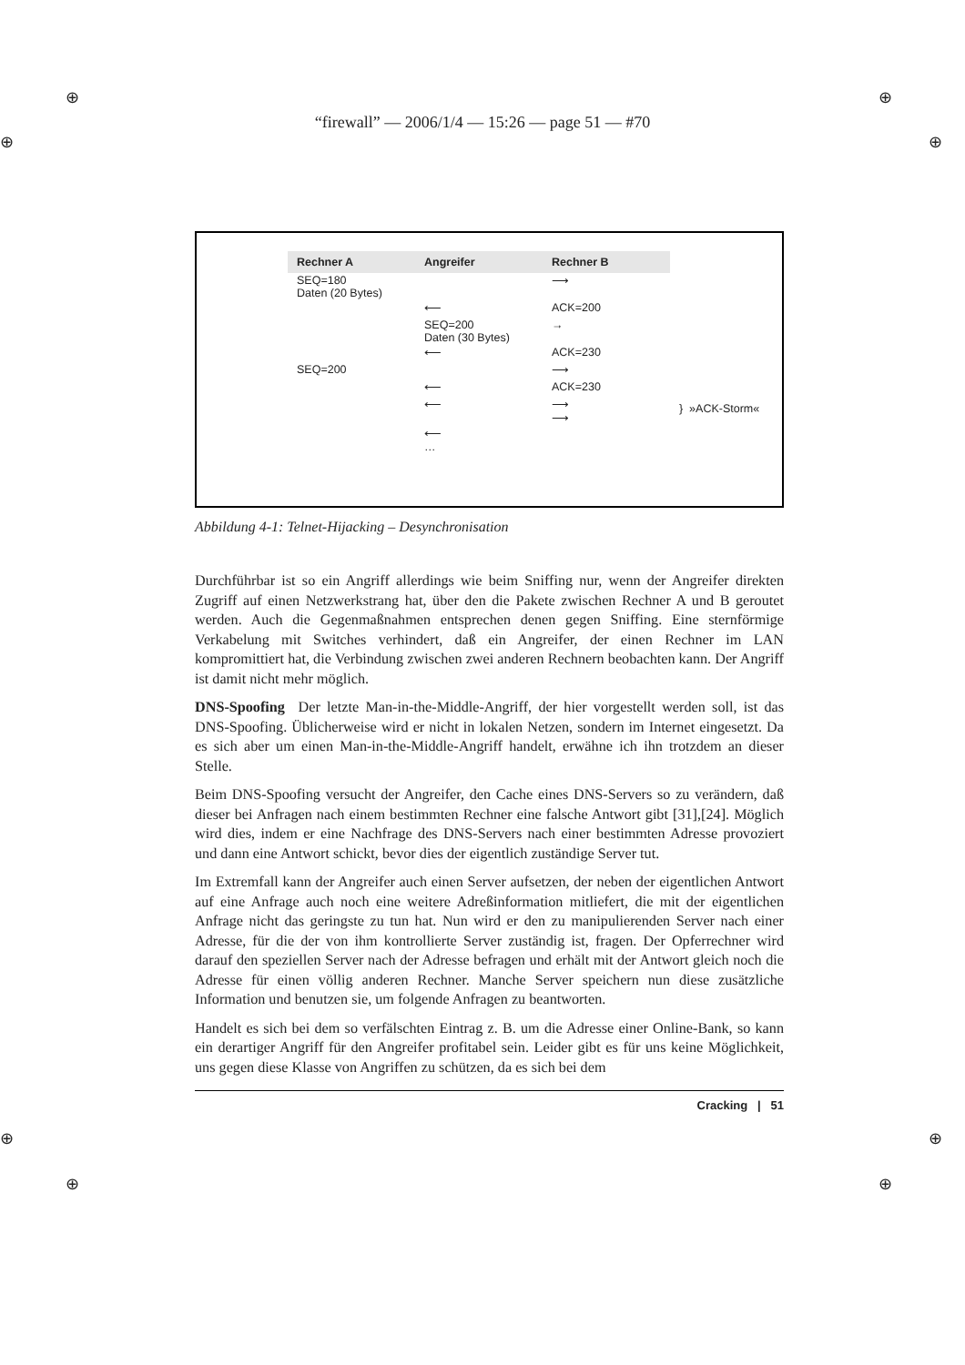⊕ ⊕
⊕ ⊕
“firewall” — 2006/1/4 — 15:26 — page 51 — #70
| Rechner A | Angreifer | Rechner B | |
| SEQ=180 Daten (20 Bytes) | | ⟶ | |
| | ⟵ | ACK=200 | |
| | SEQ=200 Daten (30 Bytes) | → | |
| | ⟵ | ACK=230 | |
| SEQ=200 | | ⟶ | } »ACK-Storm« |
| | ⟵ | ACK=230 | |
| | ⟵ | ⟶ ⟶ | |
| | ⟵ … | | |
Abbildung 4-1: Telnet-Hijacking – Desynchronisation
Durchführbar ist so ein Angriff allerdings wie beim Sniffing nur, wenn der Angreifer direkten Zugriff auf einen Netzwerkstrang hat, über den die Pakete zwischen Rechner A und B geroutet werden. Auch die Gegenmaßnahmen entsprechen denen gegen Sniffing. Eine sternförmige Verkabelung mit Switches verhindert, daß ein Angreifer, der einen Rechner im LAN kompromittiert hat, die Verbindung zwischen zwei anderen Rechnern beobachten kann. Der Angriff ist damit nicht mehr möglich.
DNS-Spoofing Der letzte Man-in-the-Middle-Angriff, der hier vorgestellt werden soll, ist das DNS-Spoofing. Üblicherweise wird er nicht in lokalen Netzen, sondern im Internet eingesetzt. Da es sich aber um einen Man-in-the-Middle-Angriff handelt, erwähne ich ihn trotzdem an dieser Stelle.
Beim DNS-Spoofing versucht der Angreifer, den Cache eines DNS-Servers so zu verändern, daß dieser bei Anfragen nach einem bestimmten Rechner eine falsche Antwort gibt [31],[24]. Möglich wird dies, indem er eine Nachfrage des DNS-Servers nach einer bestimmten Adresse provoziert und dann eine Antwort schickt, bevor dies der eigentlich zuständige Server tut.
Im Extremfall kann der Angreifer auch einen Server aufsetzen, der neben der eigentlichen Antwort auf eine Anfrage auch noch eine weitere Adreßinformation mitliefert, die mit der eigentlichen Anfrage nicht das geringste zu tun hat. Nun wird er den zu manipulierenden Server nach einer Adresse, für die der von ihm kontrollierte Server zuständig ist, fragen. Der Opferrechner wird darauf den speziellen Server nach der Adresse befragen und erhält mit der Antwort gleich noch die Adresse für einen völlig anderen Rechner. Manche Server speichern nun diese zusätzliche Information und benutzen sie, um folgende Anfragen zu beantworten.
Handelt es sich bei dem so verfälschten Eintrag z. B. um die Adresse einer Online-Bank, so kann ein derartiger Angriff für den Angreifer profitabel sein. Leider gibt es für uns keine Möglichkeit, uns gegen diese Klasse von Angriffen zu schützen, da es sich bei dem
Cracking | 51
⊕ ⊕
⊕ ⊕